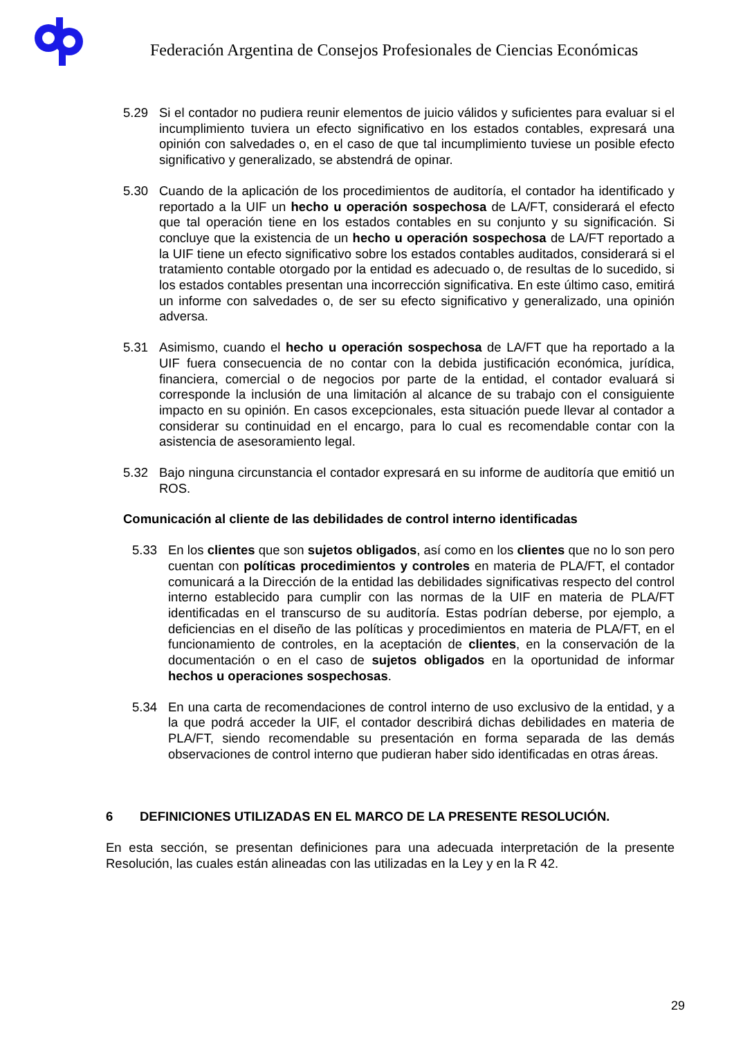Federación Argentina de Consejos Profesionales de Ciencias Económicas
5.29 Si el contador no pudiera reunir elementos de juicio válidos y suficientes para evaluar si el incumplimiento tuviera un efecto significativo en los estados contables, expresará una opinión con salvedades o, en el caso de que tal incumplimiento tuviese un posible efecto significativo y generalizado, se abstendrá de opinar.
5.30 Cuando de la aplicación de los procedimientos de auditoría, el contador ha identificado y reportado a la UIF un hecho u operación sospechosa de LA/FT, considerará el efecto que tal operación tiene en los estados contables en su conjunto y su significación. Si concluye que la existencia de un hecho u operación sospechosa de LA/FT reportado a la UIF tiene un efecto significativo sobre los estados contables auditados, considerará si el tratamiento contable otorgado por la entidad es adecuado o, de resultas de lo sucedido, si los estados contables presentan una incorrección significativa. En este último caso, emitirá un informe con salvedades o, de ser su efecto significativo y generalizado, una opinión adversa.
5.31 Asimismo, cuando el hecho u operación sospechosa de LA/FT que ha reportado a la UIF fuera consecuencia de no contar con la debida justificación económica, jurídica, financiera, comercial o de negocios por parte de la entidad, el contador evaluará si corresponde la inclusión de una limitación al alcance de su trabajo con el consiguiente impacto en su opinión. En casos excepcionales, esta situación puede llevar al contador a considerar su continuidad en el encargo, para lo cual es recomendable contar con la asistencia de asesoramiento legal.
5.32 Bajo ninguna circunstancia el contador expresará en su informe de auditoría que emitió un ROS.
Comunicación al cliente de las debilidades de control interno identificadas
5.33 En los clientes que son sujetos obligados, así como en los clientes que no lo son pero cuentan con políticas procedimientos y controles en materia de PLA/FT, el contador comunicará a la Dirección de la entidad las debilidades significativas respecto del control interno establecido para cumplir con las normas de la UIF en materia de PLA/FT identificadas en el transcurso de su auditoría. Estas podrían deberse, por ejemplo, a deficiencias en el diseño de las políticas y procedimientos en materia de PLA/FT, en el funcionamiento de controles, en la aceptación de clientes, en la conservación de la documentación o en el caso de sujetos obligados en la oportunidad de informar hechos u operaciones sospechosas.
5.34 En una carta de recomendaciones de control interno de uso exclusivo de la entidad, y a la que podrá acceder la UIF, el contador describirá dichas debilidades en materia de PLA/FT, siendo recomendable su presentación en forma separada de las demás observaciones de control interno que pudieran haber sido identificadas en otras áreas.
6 DEFINICIONES UTILIZADAS EN EL MARCO DE LA PRESENTE RESOLUCIÓN.
En esta sección, se presentan definiciones para una adecuada interpretación de la presente Resolución, las cuales están alineadas con las utilizadas en la Ley y en la R 42.
29